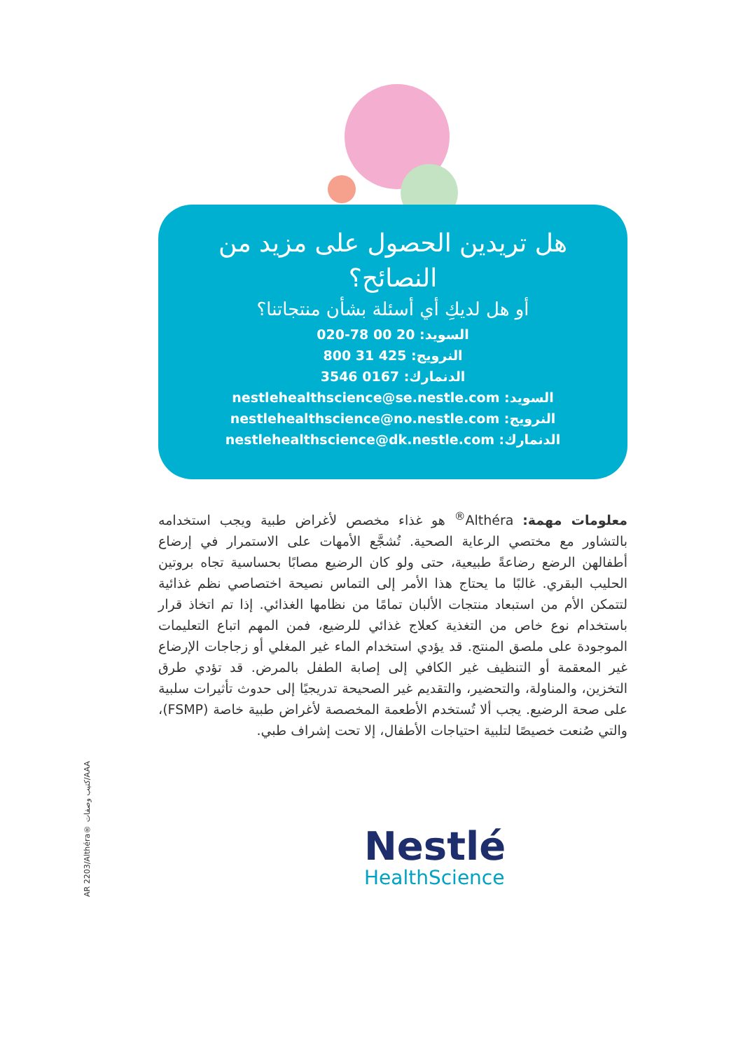هل تريدين الحصول على مزيد من النصائح؟
أو هل لديكِ أي أسئلة بشأن منتجاتنا؟
السويد: 20 00 78-020
النرويج: 425 31 800
الدنمارك: 0167 3546
السويد: nestlehealthscience@se.nestle.com
النرويج: nestlehealthscience@no.nestle.com
الدنمارك: nestlehealthscience@dk.nestle.com
معلومات مهمة: Althéra<sup>®</sup> هو غذاء مخصص لأغراض طبية ويجب استخدامه بالتشاور مع مختصي الرعاية الصحية. تُشجَّع الأمهات على الاستمرار في إرضاع أطفالهن الرضع رضاعةً طبيعية، حتى ولو كان الرضيع مصابًا بحساسية تجاه بروتين الحليب البقري. غالبًا ما يحتاج هذا الأمر إلى التماس نصيحة اختصاصي نظم غذائية لتتمكن الأم من استبعاد منتجات الألبان تمامًا من نظامها الغذائي. إذا تم اتخاذ قرار باستخدام نوع خاص من التغذية كعلاج غذائي للرضيع، فمن المهم اتباع التعليمات الموجودة على ملصق المنتج. قد يؤدي استخدام الماء غير المغلي أو زجاجات الإرضاع غير المعقمة أو التنظيف غير الكافي إلى إصابة الطفل بالمرض. قد تؤدي طرق التخزين، والمناولة، والتحضير، والتقديم غير الصحيحة تدريجيًا إلى حدوث تأثيرات سلبية على صحة الرضيع. يجب ألا تُستخدم الأطعمة المخصصة لأغراض طبية خاصة (FSMP)، والتي صُنعت خصيصًا لتلبية احتياجات الأطفال، إلا تحت إشراف طبي.
AR 2203/Althéra® كتيب وصفات/AAA
Nestlé
HealthScience